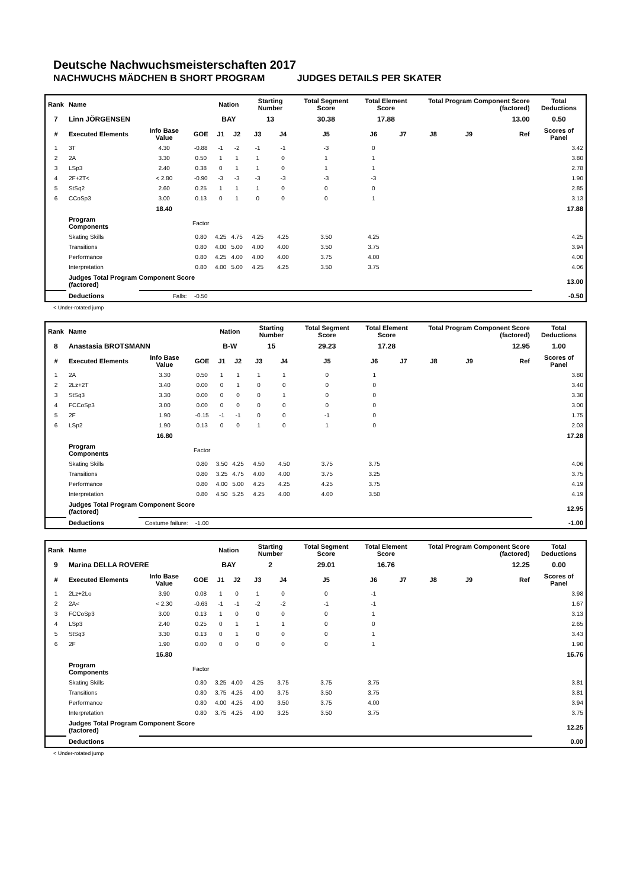Deutsche Nachwuchsmeisterschaften 2017
NACHWUCHS MÄDCHEN B SHORT PROGRAM JUDGES DETAILS PER SKATER
| Rank | Name | | | Nation | | Starting Number | | Total Segment Score | Total Element Score | | Total Program Component Score (factored) | | | Total Deductions |
| --- | --- | --- | --- | --- | --- | --- | --- | --- | --- | --- | --- | --- | --- | --- |
| 7 | Linn JÖRGENSEN | | | BAY | | 13 | | 30.38 | 17.88 | | 13.00 | | | 0.50 |
| # | Executed Elements | Info Base Value | GOE | J1 | J2 | J3 | J4 | J5 | J6 | J7 | J8 | J9 | Ref | Scores of Panel |
| 1 | 3T | 4.30 | -0.88 | -1 | -2 | -1 | -1 | -3 | 0 | | | | | 3.42 |
| 2 | 2A | 3.30 | 0.50 | 1 | 1 | 1 | 0 | 1 | 1 | | | | | 3.80 |
| 3 | LSp3 | 2.40 | 0.38 | 0 | 1 | 1 | 0 | 1 | 1 | | | | | 2.78 |
| 4 | 2F+2T< | < 2.80 | -0.90 | -3 | -3 | -3 | -3 | -3 | -3 | | | | | 1.90 |
| 5 | StSq2 | 2.60 | 0.25 | 1 | 1 | 1 | 0 | 0 | 0 | | | | | 2.85 |
| 6 | CCoSp3 | 3.00 | 0.13 | 0 | 1 | 0 | 0 | 0 | 1 | | | | | 3.13 |
| | | 18.40 | | | | | | | | | | | | 17.88 |
| | Program Components | | Factor | | | | | | | | | | | |
| | Skating Skills | | 0.80 | 4.25 | 4.75 | 4.25 | 4.25 | 3.50 | 4.25 | | | | | 4.25 |
| | Transitions | | 0.80 | 4.00 | 5.00 | 4.00 | 4.00 | 3.50 | 3.75 | | | | | 3.94 |
| | Performance | | 0.80 | 4.25 | 4.00 | 4.00 | 4.00 | 3.75 | 4.00 | | | | | 4.00 |
| | Interpretation | | 0.80 | 4.00 | 5.00 | 4.25 | 4.25 | 3.50 | 3.75 | | | | | 4.06 |
| | Judges Total Program Component Score (factored) | | | | | | | | | | | | | 13.00 |
| | Deductions | Falls: | -0.50 | | | | | | | | | | | -0.50 |
< Under-rotated jump
| Rank | Name | | | Nation | | Starting Number | | Total Segment Score | Total Element Score | | Total Program Component Score (factored) | | | Total Deductions |
| --- | --- | --- | --- | --- | --- | --- | --- | --- | --- | --- | --- | --- | --- | --- |
| 8 | Anastasia BROTSMANN | | | B-W | | 15 | | 29.23 | 17.28 | | 12.95 | | | 1.00 |
| # | Executed Elements | Info Base Value | GOE | J1 | J2 | J3 | J4 | J5 | J6 | J7 | J8 | J9 | Ref | Scores of Panel |
| 1 | 2A | 3.30 | 0.50 | 1 | 1 | 1 | 1 | 0 | 1 | | | | | 3.80 |
| 2 | 2Lz+2T | 3.40 | 0.00 | 0 | 1 | 0 | 0 | 0 | 0 | | | | | 3.40 |
| 3 | StSq3 | 3.30 | 0.00 | 0 | 0 | 0 | 1 | 0 | 0 | | | | | 3.30 |
| 4 | FCCoSp3 | 3.00 | 0.00 | 0 | 0 | 0 | 0 | 0 | 0 | | | | | 3.00 |
| 5 | 2F | 1.90 | -0.15 | -1 | -1 | 0 | 0 | -1 | 0 | | | | | 1.75 |
| 6 | LSp2 | 1.90 | 0.13 | 0 | 0 | 1 | 0 | 1 | 0 | | | | | 2.03 |
| | | 16.80 | | | | | | | | | | | | 17.28 |
| | Program Components | | Factor | | | | | | | | | | | |
| | Skating Skills | | 0.80 | 3.50 | 4.25 | 4.50 | 4.50 | 3.75 | 3.75 | | | | | 4.06 |
| | Transitions | | 0.80 | 3.25 | 4.75 | 4.00 | 4.00 | 3.75 | 3.25 | | | | | 3.75 |
| | Performance | | 0.80 | 4.00 | 5.00 | 4.25 | 4.25 | 4.25 | 3.75 | | | | | 4.19 |
| | Interpretation | | 0.80 | 4.50 | 5.25 | 4.25 | 4.00 | 4.00 | 3.50 | | | | | 4.19 |
| | Judges Total Program Component Score (factored) | | | | | | | | | | | | | 12.95 |
| | Deductions | Costume failure: | -1.00 | | | | | | | | | | | -1.00 |
| Rank | Name | | | Nation | | Starting Number | | Total Segment Score | Total Element Score | | Total Program Component Score (factored) | | | Total Deductions |
| --- | --- | --- | --- | --- | --- | --- | --- | --- | --- | --- | --- | --- | --- | --- |
| 9 | Marina DELLA ROVERE | | | BAY | | 2 | | 29.01 | 16.76 | | 12.25 | | | 0.00 |
| # | Executed Elements | Info Base Value | GOE | J1 | J2 | J3 | J4 | J5 | J6 | J7 | J8 | J9 | Ref | Scores of Panel |
| 1 | 2Lz+2Lo | 3.90 | 0.08 | 1 | 0 | 1 | 0 | 0 | -1 | | | | | 3.98 |
| 2 | 2A< | < 2.30 | -0.63 | -1 | -1 | -2 | -2 | -1 | -1 | | | | | 1.67 |
| 3 | FCCoSp3 | 3.00 | 0.13 | 1 | 0 | 0 | 0 | 0 | 1 | | | | | 3.13 |
| 4 | LSp3 | 2.40 | 0.25 | 0 | 1 | 1 | 1 | 0 | 0 | | | | | 2.65 |
| 5 | StSq3 | 3.30 | 0.13 | 0 | 1 | 0 | 0 | 0 | 1 | | | | | 3.43 |
| 6 | 2F | 1.90 | 0.00 | 0 | 0 | 0 | 0 | 0 | 1 | | | | | 1.90 |
| | | 16.80 | | | | | | | | | | | | 16.76 |
| | Program Components | | Factor | | | | | | | | | | | |
| | Skating Skills | | 0.80 | 3.25 | 4.00 | 4.25 | 3.75 | 3.75 | 3.75 | | | | | 3.81 |
| | Transitions | | 0.80 | 3.75 | 4.25 | 4.00 | 3.75 | 3.50 | 3.75 | | | | | 3.81 |
| | Performance | | 0.80 | 4.00 | 4.25 | 4.00 | 3.50 | 3.75 | 4.00 | | | | | 3.94 |
| | Interpretation | | 0.80 | 3.75 | 4.25 | 4.00 | 3.25 | 3.50 | 3.75 | | | | | 3.75 |
| | Judges Total Program Component Score (factored) | | | | | | | | | | | | | 12.25 |
| | Deductions | | | | | | | | | | | | | 0.00 |
< Under-rotated jump